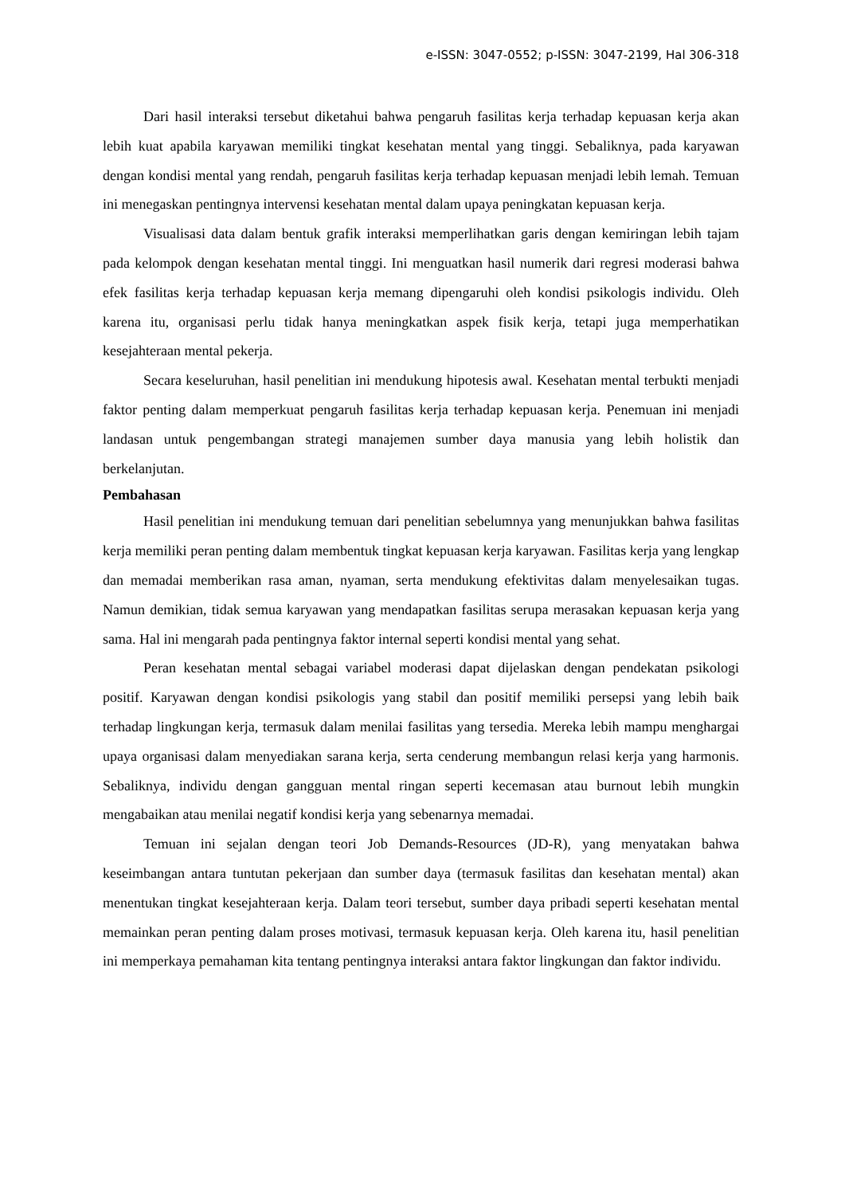e-ISSN: 3047-0552; p-ISSN: 3047-2199, Hal 306-318
Dari hasil interaksi tersebut diketahui bahwa pengaruh fasilitas kerja terhadap kepuasan kerja akan lebih kuat apabila karyawan memiliki tingkat kesehatan mental yang tinggi. Sebaliknya, pada karyawan dengan kondisi mental yang rendah, pengaruh fasilitas kerja terhadap kepuasan menjadi lebih lemah. Temuan ini menegaskan pentingnya intervensi kesehatan mental dalam upaya peningkatan kepuasan kerja.
Visualisasi data dalam bentuk grafik interaksi memperlihatkan garis dengan kemiringan lebih tajam pada kelompok dengan kesehatan mental tinggi. Ini menguatkan hasil numerik dari regresi moderasi bahwa efek fasilitas kerja terhadap kepuasan kerja memang dipengaruhi oleh kondisi psikologis individu. Oleh karena itu, organisasi perlu tidak hanya meningkatkan aspek fisik kerja, tetapi juga memperhatikan kesejahteraan mental pekerja.
Secara keseluruhan, hasil penelitian ini mendukung hipotesis awal. Kesehatan mental terbukti menjadi faktor penting dalam memperkuat pengaruh fasilitas kerja terhadap kepuasan kerja. Penemuan ini menjadi landasan untuk pengembangan strategi manajemen sumber daya manusia yang lebih holistik dan berkelanjutan.
Pembahasan
Hasil penelitian ini mendukung temuan dari penelitian sebelumnya yang menunjukkan bahwa fasilitas kerja memiliki peran penting dalam membentuk tingkat kepuasan kerja karyawan. Fasilitas kerja yang lengkap dan memadai memberikan rasa aman, nyaman, serta mendukung efektivitas dalam menyelesaikan tugas. Namun demikian, tidak semua karyawan yang mendapatkan fasilitas serupa merasakan kepuasan kerja yang sama. Hal ini mengarah pada pentingnya faktor internal seperti kondisi mental yang sehat.
Peran kesehatan mental sebagai variabel moderasi dapat dijelaskan dengan pendekatan psikologi positif. Karyawan dengan kondisi psikologis yang stabil dan positif memiliki persepsi yang lebih baik terhadap lingkungan kerja, termasuk dalam menilai fasilitas yang tersedia. Mereka lebih mampu menghargai upaya organisasi dalam menyediakan sarana kerja, serta cenderung membangun relasi kerja yang harmonis. Sebaliknya, individu dengan gangguan mental ringan seperti kecemasan atau burnout lebih mungkin mengabaikan atau menilai negatif kondisi kerja yang sebenarnya memadai.
Temuan ini sejalan dengan teori Job Demands-Resources (JD-R), yang menyatakan bahwa keseimbangan antara tuntutan pekerjaan dan sumber daya (termasuk fasilitas dan kesehatan mental) akan menentukan tingkat kesejahteraan kerja. Dalam teori tersebut, sumber daya pribadi seperti kesehatan mental memainkan peran penting dalam proses motivasi, termasuk kepuasan kerja. Oleh karena itu, hasil penelitian ini memperkaya pemahaman kita tentang pentingnya interaksi antara faktor lingkungan dan faktor individu.